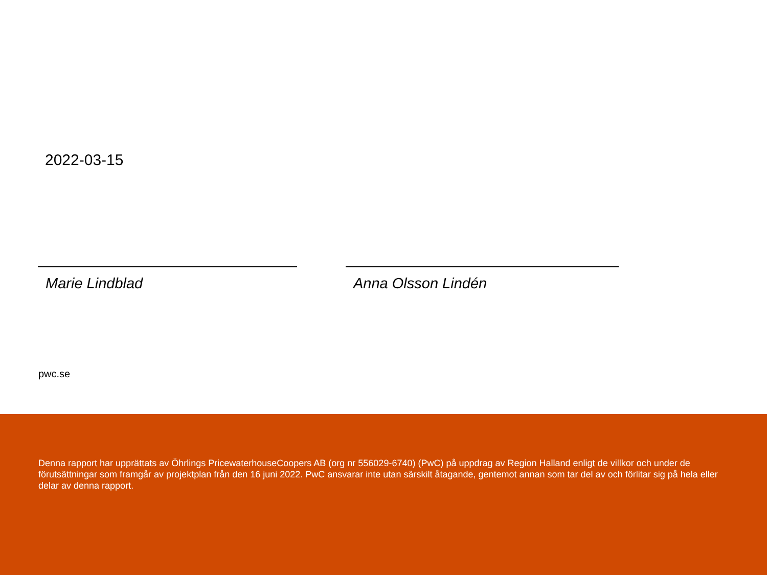2022-03-15
Marie Lindblad Anna Olsson Lindén
pwc.se
Denna rapport har upprättats av Öhrlings PricewaterhouseCoopers AB (org nr 556029-6740) (PwC) på uppdrag av Region Halland enligt de villkor och under de förutsättningar som framgår av projektplan från den 16 juni 2022. PwC ansvarar inte utan särskilt åtagande, gentemot annan som tar del av och förlitar sig på hela eller delar av denna rapport.